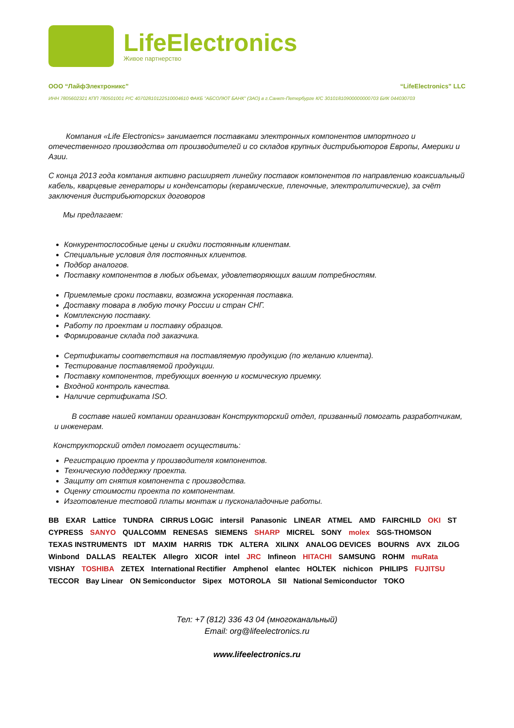LifeElectronics
Живое партнерство
ООО “ЛайфЭлектроникс” “LifeElectronics” LLC
ИНН 7805602321 КПП 780501001 Р/С 40702810122510004610 ФАКБ "АБСОЛЮТ БАНК" (ЗАО) в г.Санкт-Петербурге К/С 30101810900000000703 БИК 044030703
Компания «Life Electronics» занимается поставками электронных компонентов импортного и отечественного производства от производителей и со складов крупных дистрибьюторов Европы, Америки и Азии.
С конца 2013 года компания активно расширяет линейку поставок компонентов по направлению коаксиальный кабель, кварцевые генераторы и конденсаторы (керамические, пленочные, электролитические), за счёт заключения дистрибьюторских договоров
Мы предлагаем:
Конкурентоспособные цены и скидки постоянным клиентам.
Специальные условия для постоянных клиентов.
Подбор аналогов.
Поставку компонентов в любых объемах, удовлетворяющих вашим потребностям.
Приемлемые сроки поставки, возможна ускоренная поставка.
Доставку товара в любую точку России и стран СНГ.
Комплексную поставку.
Работу по проектам и поставку образцов.
Формирование склада под заказчика.
Сертификаты соответствия на поставляемую продукцию (по желанию клиента).
Тестирование поставляемой продукции.
Поставку компонентов, требующих военную и космическую приемку.
Входной контроль качества.
Наличие сертификата ISO.
В составе нашей компании организован Конструкторский отдел, призванный помогать разработчикам, и инженерам.
Конструкторский отдел помогает осуществить:
Регистрацию проекта у производителя компонентов.
Техническую поддержку проекта.
Защиту от снятия компонента с производства.
Оценку стоимости проекта по компонентам.
Изготовление тестовой платы монтаж и пусконаладочные работы.
BB EXAR Lattice TUNDRA CIRRUS LOGIC intersil Panasonic LINEAR ATMEL AMD FAIRCHILD OKI ST CYPRESS SANYO QUALCOMM RENESAS SIEMENS SHARP MICREL SONY molex SGS-THOMSON TEXAS INSTRUMENTS IDT MAXIM HARRIS TDK ALTERA XILINX ANALOG DEVICES BOURNS AVX ZILOG Winbond DALLAS REALTEK Allegro XICOR intel JRC Infineon HITACHI SAMSUNG ROHM muRata VISHAY TOSHIBA ZETEX International Rectifier Amphenol elantec HOLTEK nichicon PHILIPS FUJITSU TECCOR Bay Linear ON Semiconductor Sipex MOTOROLA SII National Semiconductor TOKO
Тел: +7 (812) 336 43 04 (многоканальный)
Email: org@lifeelectronics.ru
www.lifeelectronics.ru